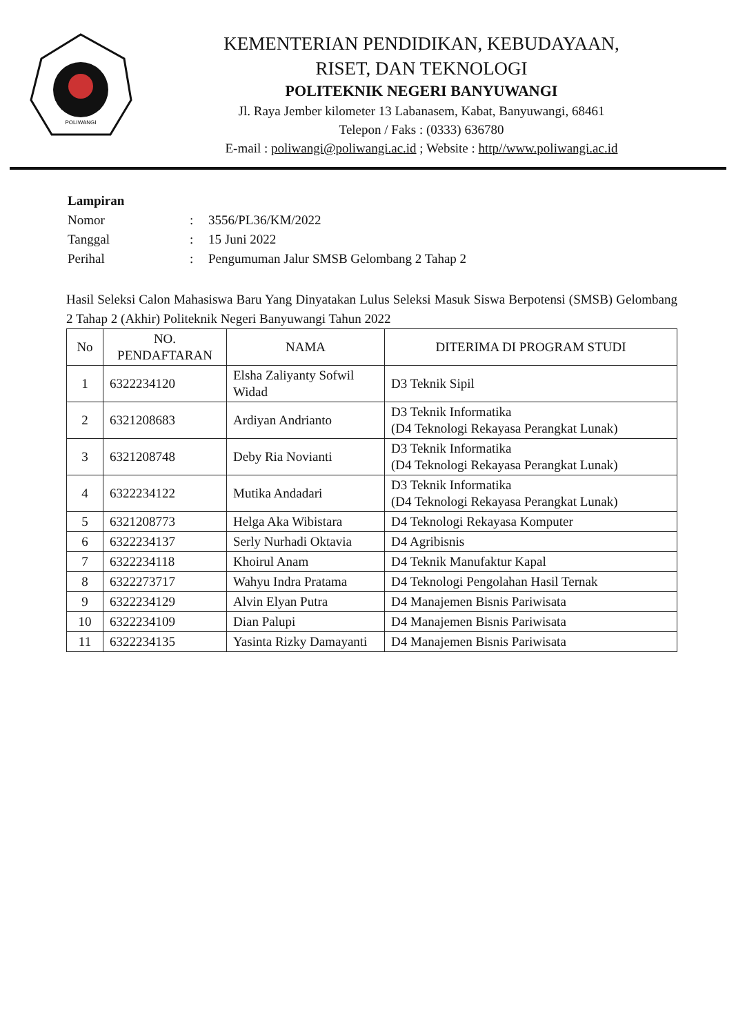POLIWANGI
KEMENTERIAN PENDIDIKAN, KEBUDAYAAN,
RISET, DAN TEKNOLOGI
POLITEKNIK NEGERI BANYUWANGI
Jl. Raya Jember kilometer 13 Labanasem, Kabat, Banyuwangi, 68461
Telepon / Faks : (0333) 636780
E-mail : poliwangi@poliwangi.ac.id ; Website : http//www.poliwangi.ac.id
| Lampiran | | |
| Nomor | : | 3556/PL36/KM/2022 |
| Tanggal | : | 15 Juni 2022 |
| Perihal | : | Pengumuman Jalur SMSB Gelombang 2 Tahap 2 |
Hasil Seleksi Calon Mahasiswa Baru Yang Dinyatakan Lulus Seleksi Masuk Siswa Berpotensi (SMSB) Gelombang 2 Tahap 2 (Akhir) Politeknik Negeri Banyuwangi Tahun 2022
| No | NO. PENDAFTARAN | NAMA | DITERIMA DI PROGRAM STUDI |
| --- | --- | --- | --- |
| 1 | 6322234120 | Elsha Zaliyanty Sofwil Widad | D3 Teknik Sipil |
| 2 | 6321208683 | Ardiyan Andrianto | D3 Teknik Informatika (D4 Teknologi Rekayasa Perangkat Lunak) |
| 3 | 6321208748 | Deby Ria Novianti | D3 Teknik Informatika (D4 Teknologi Rekayasa Perangkat Lunak) |
| 4 | 6322234122 | Mutika Andadari | D3 Teknik Informatika (D4 Teknologi Rekayasa Perangkat Lunak) |
| 5 | 6321208773 | Helga Aka Wibistara | D4 Teknologi Rekayasa Komputer |
| 6 | 6322234137 | Serly Nurhadi Oktavia | D4 Agribisnis |
| 7 | 6322234118 | Khoirul Anam | D4 Teknik Manufaktur Kapal |
| 8 | 6322273717 | Wahyu Indra Pratama | D4 Teknologi Pengolahan Hasil Ternak |
| 9 | 6322234129 | Alvin Elyan Putra | D4 Manajemen Bisnis Pariwisata |
| 10 | 6322234109 | Dian Palupi | D4 Manajemen Bisnis Pariwisata |
| 11 | 6322234135 | Yasinta Rizky Damayanti | D4 Manajemen Bisnis Pariwisata |